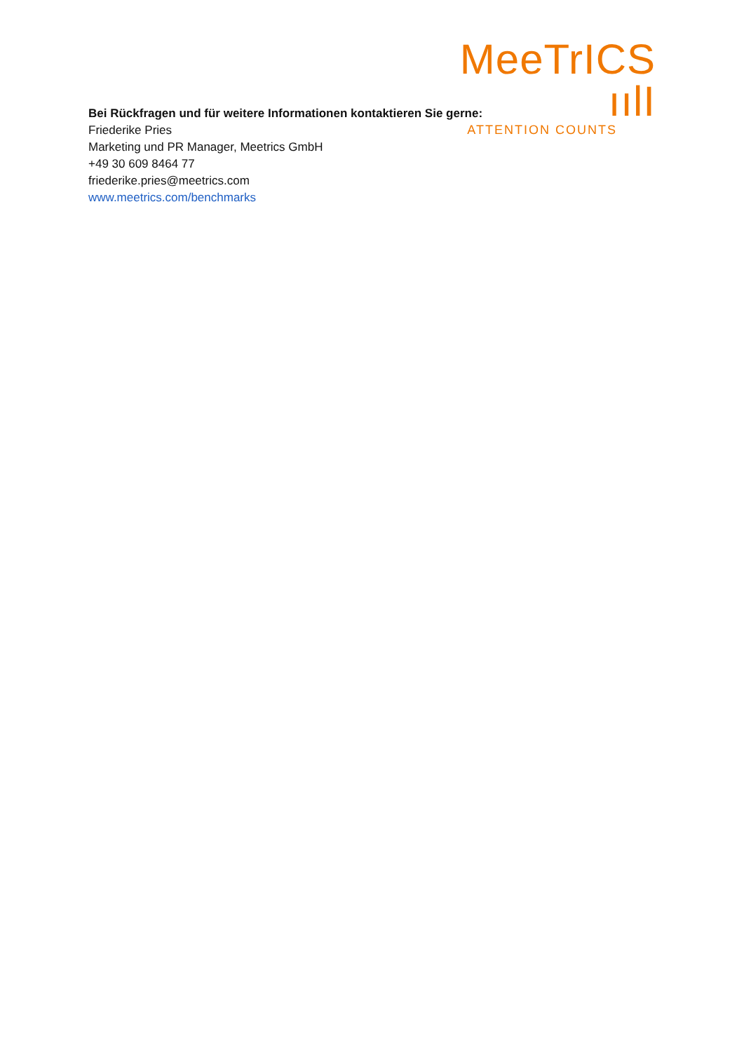MeeTrICS ıılI
ATTENTION COUNTS
Bei Rückfragen und für weitere Informationen kontaktieren Sie gerne:
Friederike Pries
Marketing und PR Manager, Meetrics GmbH
+49 30 609 8464 77
friederike.pries@meetrics.com
www.meetrics.com/benchmarks